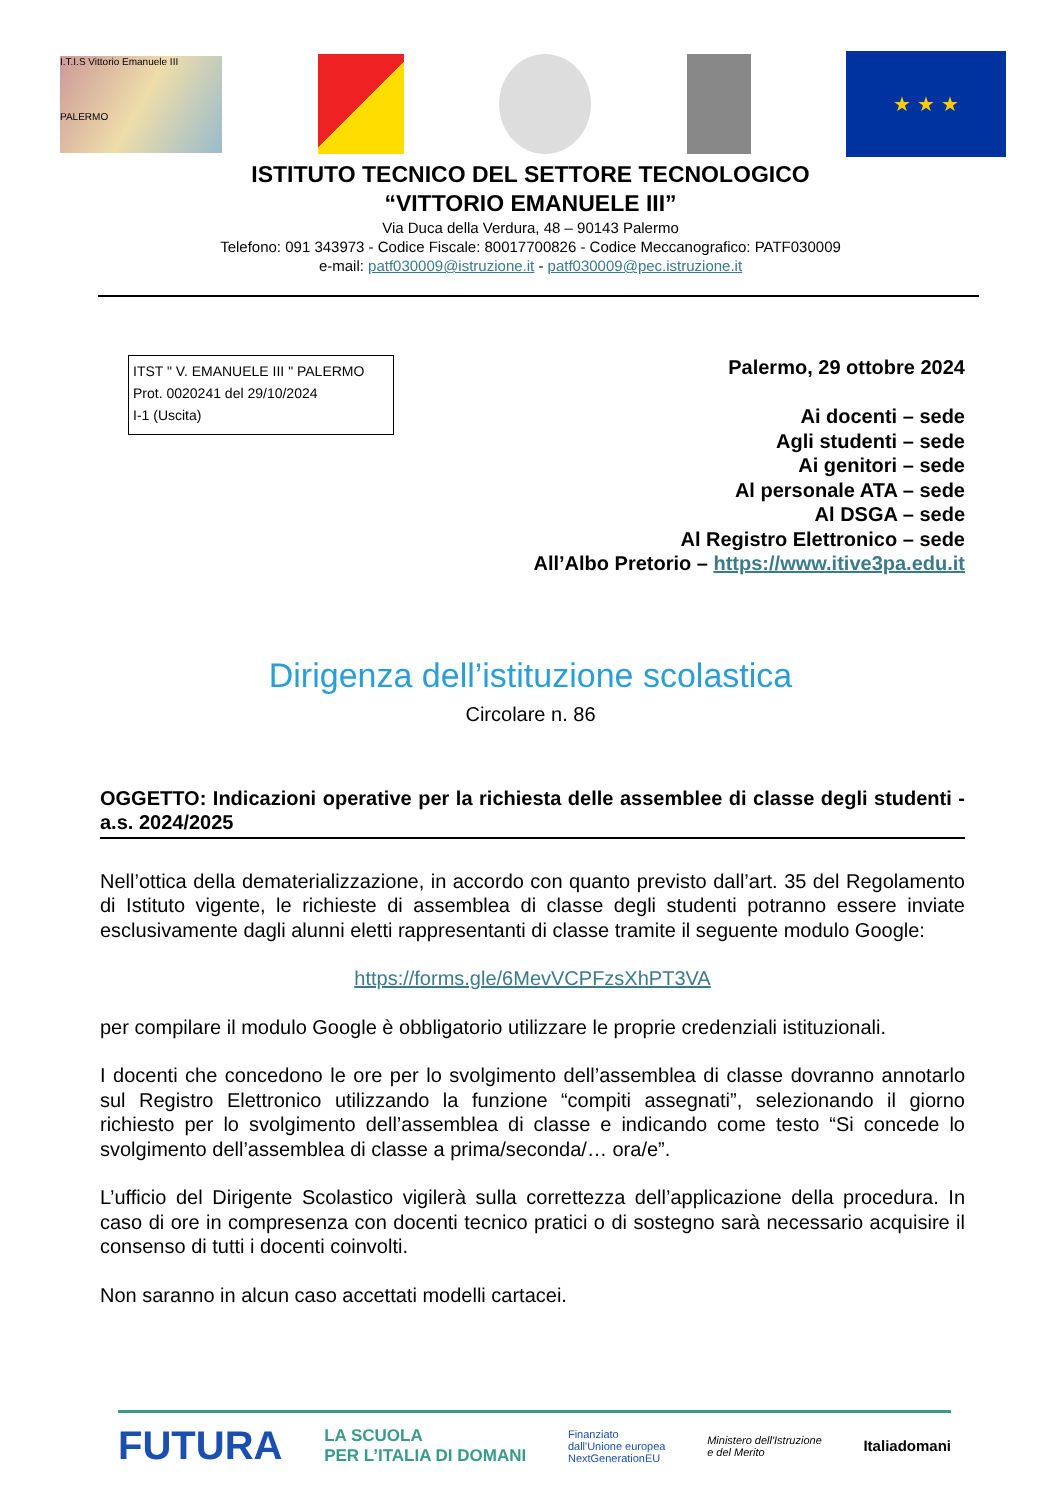I.T.I.S Vittorio Emanuele III
PALERMO
★ ★ ★
ISTITUTO TECNICO DEL SETTORE TECNOLOGICO
“VITTORIO EMANUELE III”
Via Duca della Verdura, 48 – 90143 Palermo
Telefono: 091 343973 - Codice Fiscale: 80017700826 - Codice Meccanografico: PATF030009
e-mail: patf030009@istruzione.it - patf030009@pec.istruzione.it
ITST " V. EMANUELE III " PALERMO
Prot. 0020241 del 29/10/2024
I-1 (Uscita)
Palermo, 29 ottobre 2024
Ai docenti – sede
Agli studenti – sede
Ai genitori – sede
Al personale ATA – sede
Al DSGA – sede
Al Registro Elettronico – sede
All’Albo Pretorio – https://www.itive3pa.edu.it
Dirigenza dell’istituzione scolastica
Circolare n. 86
OGGETTO: Indicazioni operative per la richiesta delle assemblee di classe degli studenti - a.s. 2024/2025
Nell’ottica della dematerializzazione, in accordo con quanto previsto dall’art. 35 del Regolamento di Istituto vigente, le richieste di assemblea di classe degli studenti potranno essere inviate esclusivamente dagli alunni eletti rappresentanti di classe tramite il seguente modulo Google:
https://forms.gle/6MevVCPFzsXhPT3VA
per compilare il modulo Google è obbligatorio utilizzare le proprie credenziali istituzionali.
I docenti che concedono le ore per lo svolgimento dell’assemblea di classe dovranno annotarlo sul Registro Elettronico utilizzando la funzione “compiti assegnati”, selezionando il giorno richiesto per lo svolgimento dell’assemblea di classe e indicando come testo “Si concede lo svolgimento dell’assemblea di classe a prima/seconda/… ora/e”.
L’ufficio del Dirigente Scolastico vigilerà sulla correttezza dell’applicazione della procedura. In caso di ore in compresenza con docenti tecnico pratici o di sostegno sarà necessario acquisire il consenso di tutti i docenti coinvolti.
Non saranno in alcun caso accettati modelli cartacei.
FUTURA LA SCUOLA
PER L’ITALIA DI DOMANI Finanziato
dall'Unione europea
NextGenerationEU Ministero dell'Istruzione
e del Merito Italiadomani